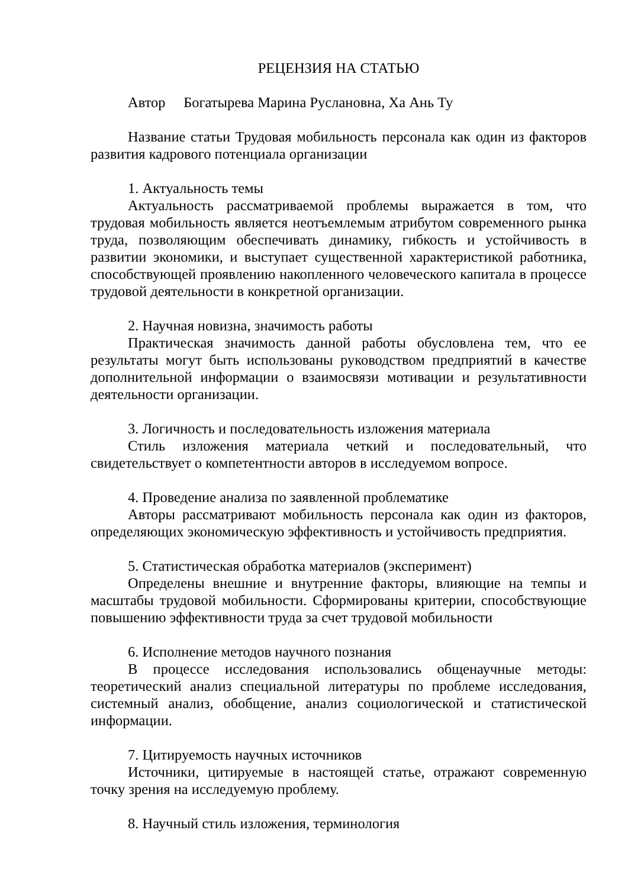РЕЦЕНЗИЯ НА СТАТЬЮ
Автор Богатырева Марина Руслановна, Ха Ань Ту
Название статьи Трудовая мобильность персонала как один из факторов развития кадрового потенциала организации
1. Актуальность темы
Актуальность рассматриваемой проблемы выражается в том, что трудовая мобильность является неотъемлемым атрибутом современного рынка труда, позволяющим обеспечивать динамику, гибкость и устойчивость в развитии экономики, и выступает существенной характеристикой работника, способствующей проявлению накопленного человеческого капитала в процессе трудовой деятельности в конкретной организации.
2. Научная новизна, значимость работы
Практическая значимость данной работы обусловлена тем, что ее результаты могут быть использованы руководством предприятий в качестве дополнительной информации о взаимосвязи мотивации и результативности деятельности организации.
3. Логичность и последовательность изложения материала
Стиль изложения материала четкий и последовательный, что свидетельствует о компетентности авторов в исследуемом вопросе.
4. Проведение анализа по заявленной проблематике
Авторы рассматривают мобильность персонала как один из факторов, определяющих экономическую эффективность и устойчивость предприятия.
5. Статистическая обработка материалов (эксперимент)
Определены внешние и внутренние факторы, влияющие на темпы и масштабы трудовой мобильности. Сформированы критерии, способствующие повышению эффективности труда за счет трудовой мобильности
6. Исполнение методов научного познания
В процессе исследования использовались общенаучные методы: теоретический анализ специальной литературы по проблеме исследования, системный анализ, обобщение, анализ социологической и статистической информации.
7. Цитируемость научных источников
Источники, цитируемые в настоящей статье, отражают современную точку зрения на исследуемую проблему.
8. Научный стиль изложения, терминология